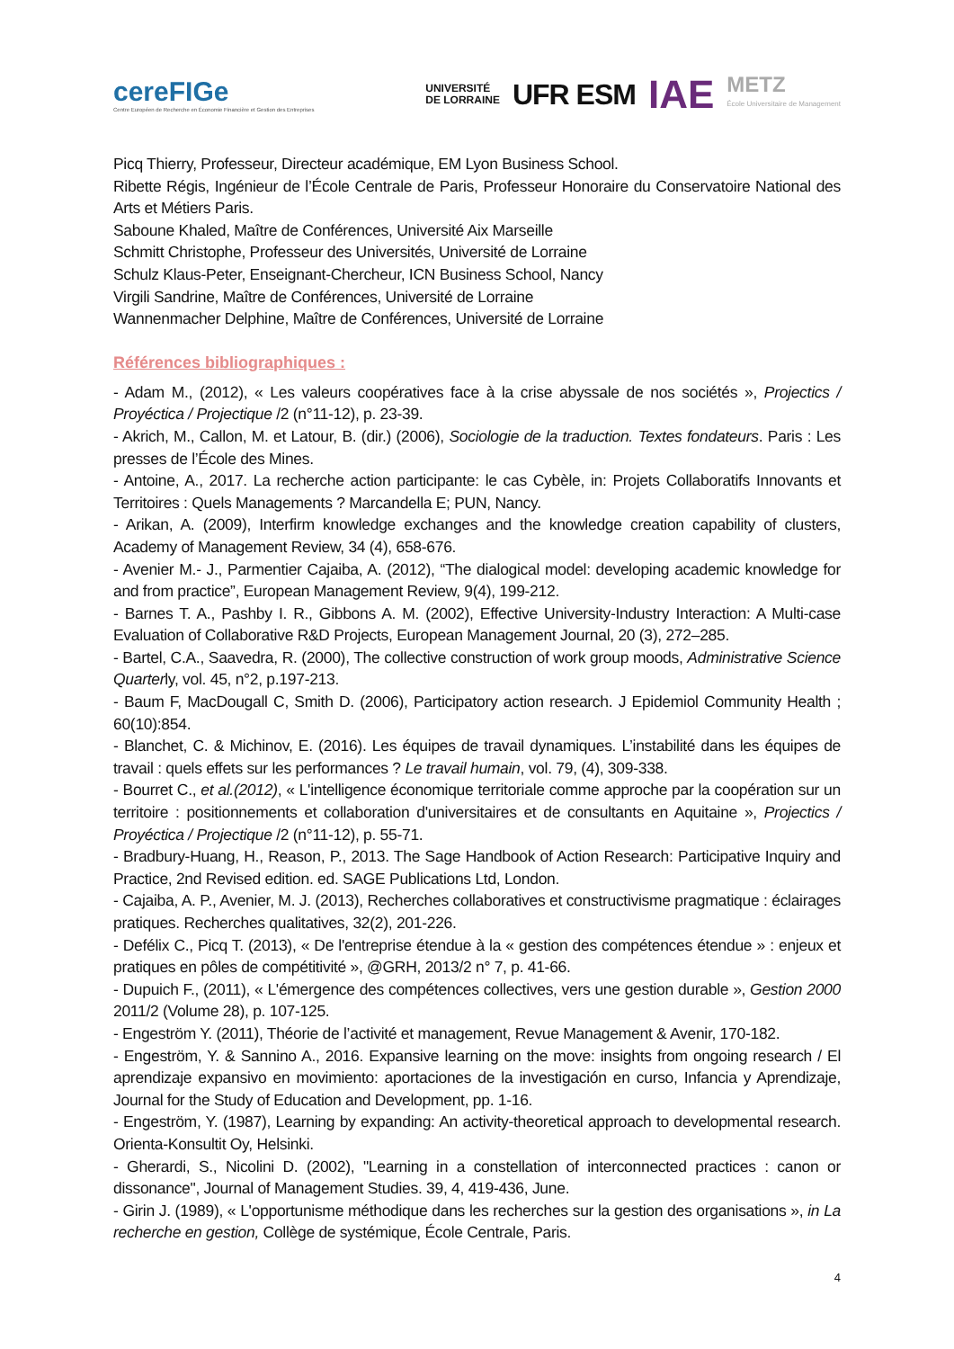cereFIGe
Centre Européen de Recherche en Économie Financière et Gestion des Entreprises
UNIVERSITÉ
DE LORRAINE
UFR ESM
IAE
METZ
École Universitaire de Management
Picq Thierry, Professeur, Directeur académique, EM Lyon Business School.
Ribette Régis, Ingénieur de l’École Centrale de Paris, Professeur Honoraire du Conservatoire National des Arts et Métiers Paris.
Saboune Khaled, Maître de Conférences, Université Aix Marseille
Schmitt Christophe, Professeur des Universités, Université de Lorraine
Schulz Klaus-Peter, Enseignant-Chercheur, ICN Business School, Nancy
Virgili Sandrine, Maître de Conférences, Université de Lorraine
Wannenmacher Delphine, Maître de Conférences, Université de Lorraine
Références bibliographiques :
- Adam M., (2012), « Les valeurs coopératives face à la crise abyssale de nos sociétés », Projectics / Proyéctica / Projectique /2 (n°11-12), p. 23-39.
- Akrich, M., Callon, M. et Latour, B. (dir.) (2006), Sociologie de la traduction. Textes fondateurs. Paris : Les presses de l’École des Mines.
- Antoine, A., 2017. La recherche action participante: le cas Cybèle, in: Projets Collaboratifs Innovants et Territoires : Quels Managements ? Marcandella E; PUN, Nancy.
- Arikan, A. (2009), Interfirm knowledge exchanges and the knowledge creation capability of clusters, Academy of Management Review, 34 (4), 658-676.
- Avenier M.- J., Parmentier Cajaiba, A. (2012), “The dialogical model: developing academic knowledge for and from practice”, European Management Review, 9(4), 199-212.
- Barnes T. A., Pashby I. R., Gibbons A. M. (2002), Effective University-Industry Interaction: A Multi-case Evaluation of Collaborative R&D Projects, European Management Journal, 20 (3), 272–285.
- Bartel, C.A., Saavedra, R. (2000), The collective construction of work group moods, Administrative Science Quarterly, vol. 45, n°2, p.197-213.
- Baum F, MacDougall C, Smith D. (2006), Participatory action research. J Epidemiol Community Health ; 60(10):854.
- Blanchet, C. & Michinov, E. (2016). Les équipes de travail dynamiques. L’instabilité dans les équipes de travail : quels effets sur les performances ? Le travail humain, vol. 79, (4), 309-338.
- Bourret C., et al.(2012), « L'intelligence économique territoriale comme approche par la coopération sur un territoire : positionnements et collaboration d'universitaires et de consultants en Aquitaine », Projectics / Proyéctica / Projectique /2 (n°11-12), p. 55-71.
- Bradbury-Huang, H., Reason, P., 2013. The Sage Handbook of Action Research: Participative Inquiry and Practice, 2nd Revised edition. ed. SAGE Publications Ltd, London.
- Cajaiba, A. P., Avenier, M. J. (2013), Recherches collaboratives et constructivisme pragmatique : éclairages pratiques. Recherches qualitatives, 32(2), 201-226.
- Defélix C., Picq T. (2013), « De l'entreprise étendue à la « gestion des compétences étendue » : enjeux et pratiques en pôles de compétitivité », @GRH, 2013/2 n° 7, p. 41-66.
- Dupuich F., (2011), « L'émergence des compétences collectives, vers une gestion durable », Gestion 2000 2011/2 (Volume 28), p. 107-125.
- Engeström Y. (2011), Théorie de l’activité et management, Revue Management & Avenir, 170-182.
- Engeström, Y. & Sannino A., 2016. Expansive learning on the move: insights from ongoing research / El aprendizaje expansivo en movimiento: aportaciones de la investigación en curso, Infancia y Aprendizaje, Journal for the Study of Education and Development, pp. 1-16.
- Engeström, Y. (1987), Learning by expanding: An activity-theoretical approach to developmental research. Orienta-Konsultit Oy, Helsinki.
- Gherardi, S., Nicolini D. (2002), "Learning in a constellation of interconnected practices : canon or dissonance", Journal of Management Studies. 39, 4, 419-436, June.
- Girin J. (1989), « L'opportunisme méthodique dans les recherches sur la gestion des organisations », in La recherche en gestion, Collège de systémique, École Centrale, Paris.
4